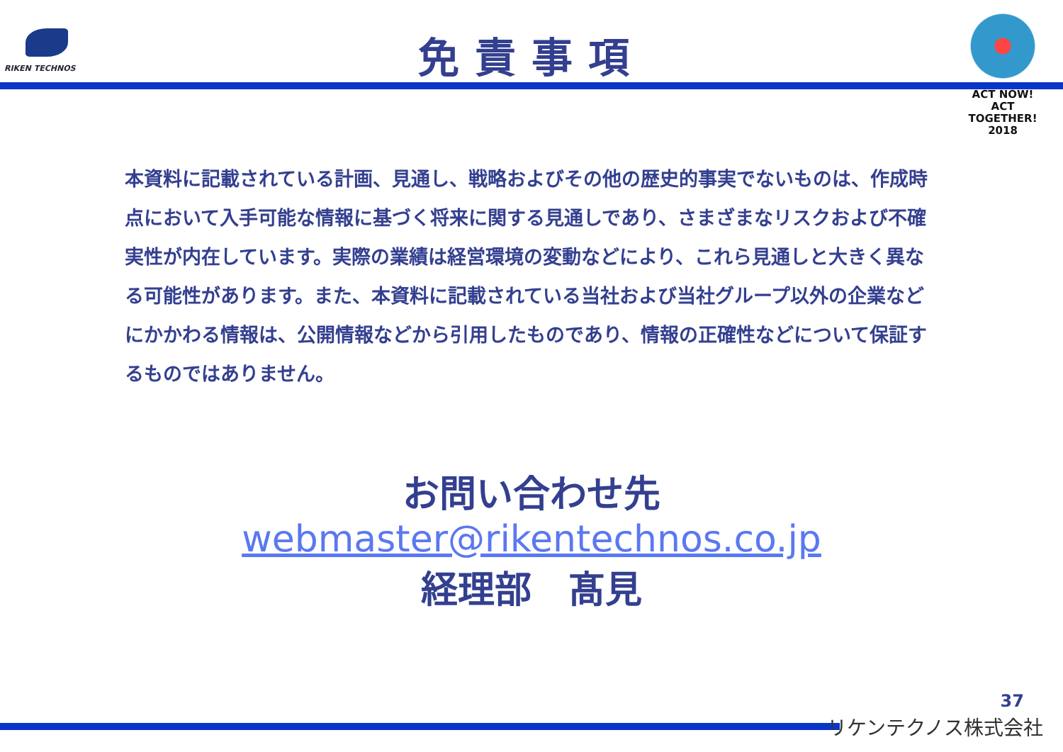RIKEN TECHNOS
免責事項
ACT NOW!
ACT TOGETHER!
2018
本資料に記載されている計画、見通し、戦略およびその他の歴史的事実でないものは、作成時点において入手可能な情報に基づく将来に関する見通しであり、さまざまなリスクおよび不確実性が内在しています。実際の業績は経営環境の変動などにより、これら見通しと大きく異なる可能性があります。また、本資料に記載されている当社および当社グループ以外の企業などにかかわる情報は、公開情報などから引用したものであり、情報の正確性などについて保証するものではありません。
お問い合わせ先
webmaster@rikentechnos.co.jp
経理部　髙見
37
リケンテクノス株式会社